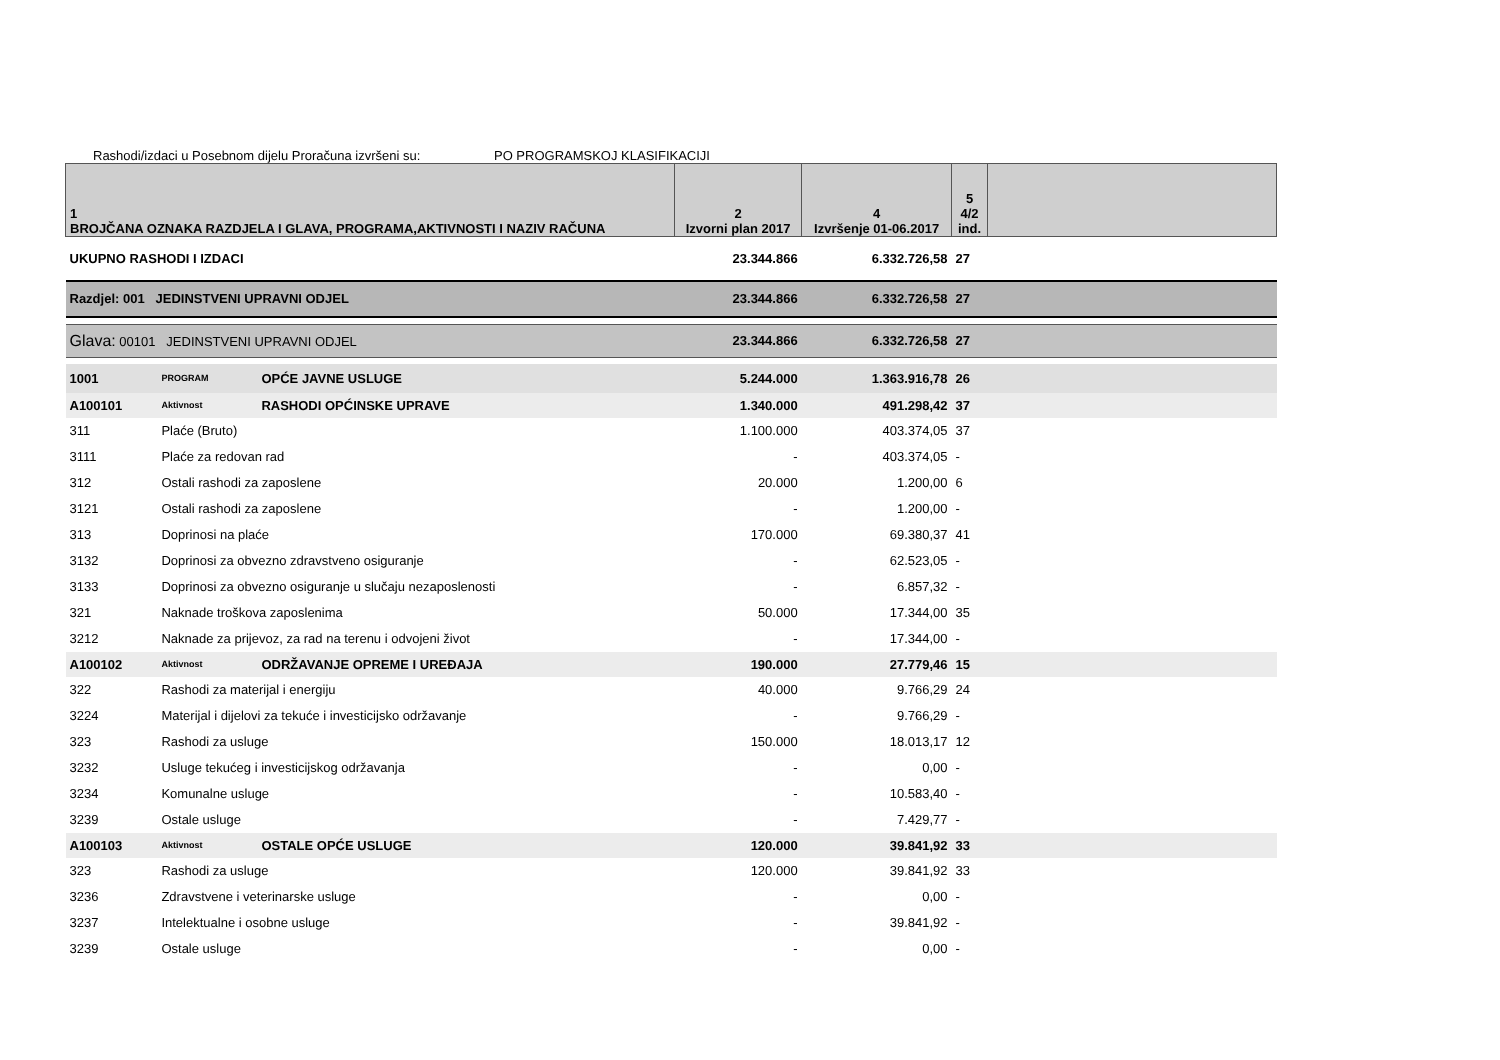Rashodi/izdaci u Posebnom dijelu Proračuna izvršeni su: PO PROGRAMSKOJ KLASIFIKACIJI
| 1 BROJČANA OZNAKA RAZDJELA I GLAVA, PROGRAMA,AKTIVNOSTI I NAZIV RAČUNA | | | 2 Izvorni plan 2017 | 4 Izvršenje 01-06.2017 | 5 4/2 ind. | |
| --- | --- | --- | --- | --- | --- | --- |
| UKUPNO RASHODI I IZDACI | | | 23.344.866 | 6.332.726,58 | 27 | |
| Razdjel: 001 JEDINSTVENI UPRAVNI ODJEL | | | 23.344.866 | 6.332.726,58 | 27 | |
| Glava: 00101 JEDINSTVENI UPRAVNI ODJEL | | | 23.344.866 | 6.332.726,58 | 27 | |
| 1001 | PROGRAM | OPĆE JAVNE USLUGE | 5.244.000 | 1.363.916,78 | 26 | |
| A100101 | Aktivnost | RASHODI OPĆINSKE UPRAVE | 1.340.000 | 491.298,42 | 37 | |
| 311 | Plaće (Bruto) | | 1.100.000 | 403.374,05 | 37 | |
| 3111 | Plaće za redovan rad | | - | 403.374,05 | - | |
| 312 | Ostali rashodi za zaposlene | | 20.000 | 1.200,00 | 6 | |
| 3121 | Ostali rashodi za zaposlene | | - | 1.200,00 | - | |
| 313 | Doprinosi na plaće | | 170.000 | 69.380,37 | 41 | |
| 3132 | Doprinosi za obvezno zdravstveno osiguranje | | - | 62.523,05 | - | |
| 3133 | Doprinosi za obvezno osiguranje u slučaju nezaposlenosti | | - | 6.857,32 | - | |
| 321 | Naknade troškova zaposlenima | | 50.000 | 17.344,00 | 35 | |
| 3212 | Naknade za prijevoz, za rad na terenu i odvojeni život | | - | 17.344,00 | - | |
| A100102 | Aktivnost | ODRŽAVANJE OPREME I UREĐAJA | 190.000 | 27.779,46 | 15 | |
| 322 | Rashodi za materijal i energiju | | 40.000 | 9.766,29 | 24 | |
| 3224 | Materijal i dijelovi za tekuće i investicijsko održavanje | | - | 9.766,29 | - | |
| 323 | Rashodi za usluge | | 150.000 | 18.013,17 | 12 | |
| 3232 | Usluge tekućeg i investicijskog održavanja | | - | 0,00 | - | |
| 3234 | Komunalne usluge | | - | 10.583,40 | - | |
| 3239 | Ostale usluge | | - | 7.429,77 | - | |
| A100103 | Aktivnost | OSTALE OPĆE USLUGE | 120.000 | 39.841,92 | 33 | |
| 323 | Rashodi za usluge | | 120.000 | 39.841,92 | 33 | |
| 3236 | Zdravstvene i veterinarske usluge | | - | 0,00 | - | |
| 3237 | Intelektualne i osobne usluge | | - | 39.841,92 | - | |
| 3239 | Ostale usluge | | - | 0,00 | - | |